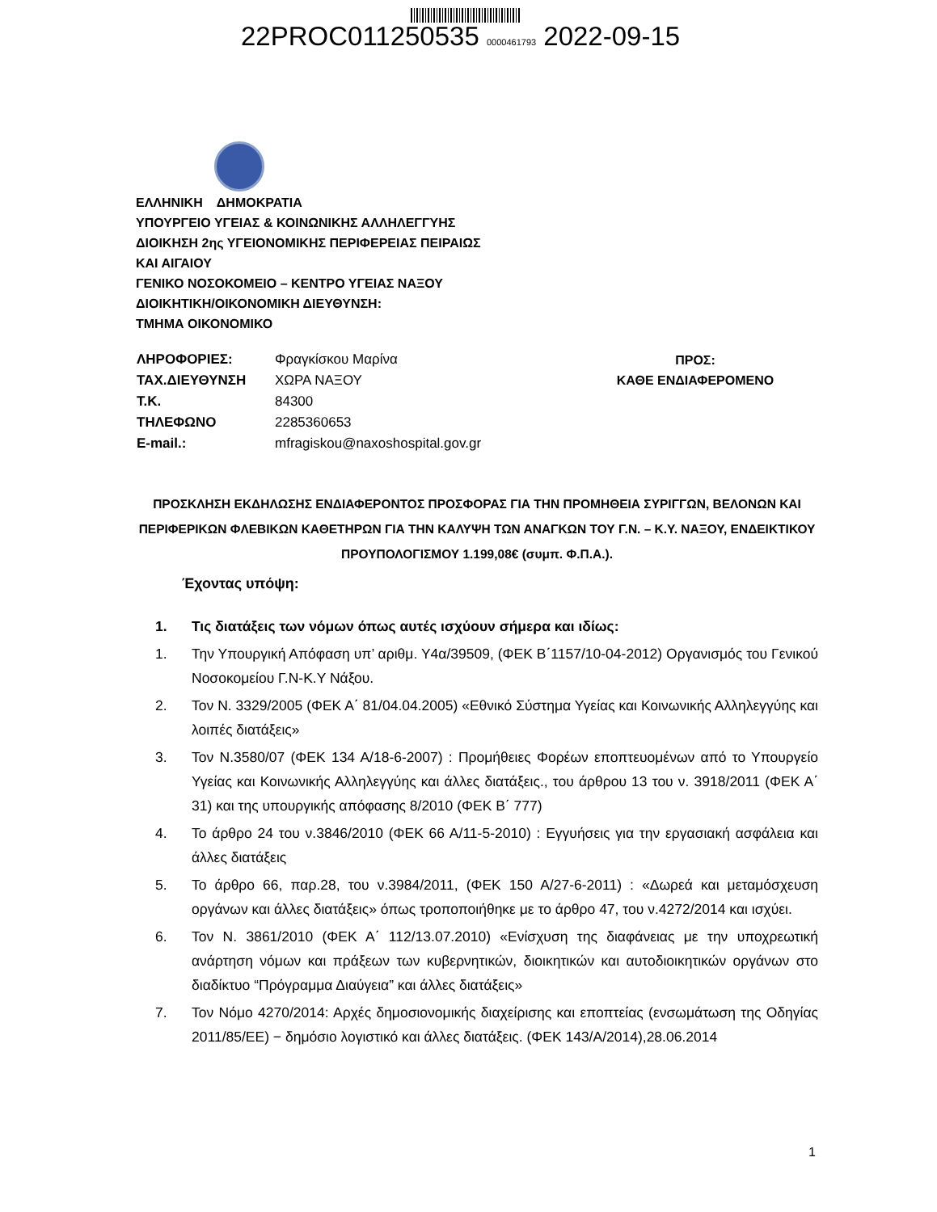22PROC011250535 0000461793 2022-09-15
ΕΛΛΗΝΙΚΗ ΔΗΜΟΚΡΑΤΙΑ
ΥΠΟΥΡΓΕΙΟ ΥΓΕΙΑΣ & ΚΟΙΝΩΝΙΚΗΣ ΑΛΛΗΛΕΓΓΥΗΣ
ΔΙΟΙΚΗΣΗ 2ης ΥΓΕΙΟΝΟΜΙΚΗΣ ΠΕΡΙΦΕΡΕΙΑΣ ΠΕΙΡΑΙΩΣ
ΚΑΙ ΑΙΓΑΙΟΥ
ΓΕΝΙΚΟ ΝΟΣΟΚΟΜΕΙΟ – ΚΕΝΤΡΟ ΥΓΕΙΑΣ ΝΑΞΟΥ
ΔΙΟΙΚΗΤΙΚΗ/ΟΙΚΟΝΟΜΙΚΗ ΔΙΕΥΘΥΝΣΗ:
ΤΜΗΜΑ ΟΙΚΟΝΟΜΙΚΟ
| ΛΗΡΟΦΟΡΙΕΣ: | Φραγκίσκου Μαρίνα |
| ΤΑΧ.ΔΙΕΥΘΥΝΣΗ | ΧΩΡΑ ΝΑΞΟΥ |
| Τ.Κ. | 84300 |
| ΤΗΛΕΦΩΝΟ | 2285360653 |
| E-mail.: | mfragiskou@naxoshospital.gov.gr |
ΠΡΟΣ:
ΚΑΘΕ ΕΝΔΙΑΦΕΡΟΜΕΝΟ
ΠΡΟΣΚΛΗΣΗ ΕΚΔΗΛΩΣΗΣ ΕΝΔΙΑΦΕΡΟΝΤΟΣ ΠΡΟΣΦΟΡΑΣ ΓΙΑ ΤΗΝ ΠΡΟΜΗΘΕΙΑ ΣΥΡΙΓΓΩΝ, ΒΕΛΟΝΩΝ ΚΑΙ ΠΕΡΙΦΕΡΙΚΩΝ ΦΛΕΒΙΚΩΝ ΚΑΘΕΤΗΡΩΝ ΓΙΑ ΤΗΝ ΚΑΛΥΨΗ ΤΩΝ ΑΝΑΓΚΩΝ ΤΟΥ Γ.Ν. – Κ.Υ. ΝΑΞΟΥ, ΕΝΔΕΙΚΤΙΚΟΥ ΠΡΟΥΠΟΛΟΓΙΣΜΟΥ 1.199,08€ (συμπ. Φ.Π.Α.).
Έχοντας υπόψη:
1. Τις διατάξεις των νόμων όπως αυτές ισχύουν σήμερα και ιδίως:
1. Την Υπουργική Απόφαση υπ’ αριθμ. Υ4α/39509, (ΦΕΚ Β΄1157/10-04-2012) Οργανισμός του Γενικού Νοσοκομείου Γ.Ν-Κ.Υ Νάξου.
2. Τον Ν. 3329/2005 (ΦΕΚ Α΄ 81/04.04.2005) «Εθνικό Σύστημα Υγείας και Κοινωνικής Αλληλεγγύης και λοιπές διατάξεις»
3. Τον Ν.3580/07 (ΦΕΚ 134 Α/18-6-2007) : Προμήθειες Φορέων εποπτευομένων από το Υπουργείο Υγείας και Κοινωνικής Αλληλεγγύης και άλλες διατάξεις., του άρθρου 13 του ν. 3918/2011 (ΦΕΚ Α΄ 31) και της υπουργικής απόφασης 8/2010 (ΦΕΚ Β΄ 777)
4. Το άρθρο 24 του ν.3846/2010 (ΦΕΚ 66 Α/11-5-2010) : Εγγυήσεις για την εργασιακή ασφάλεια και άλλες διατάξεις
5. Το άρθρο 66, παρ.28, του ν.3984/2011, (ΦΕΚ 150 Α/27-6-2011) : «Δωρεά και μεταμόσχευση οργάνων και άλλες διατάξεις» όπως τροποποιήθηκε με το άρθρο 47, του ν.4272/2014 και ισχύει.
6. Τον Ν. 3861/2010 (ΦΕΚ Α΄ 112/13.07.2010) «Ενίσχυση της διαφάνειας με την υποχρεωτική ανάρτηση νόμων και πράξεων των κυβερνητικών, διοικητικών και αυτοδιοικητικών οργάνων στο διαδίκτυο “Πρόγραμμα Διαύγεια” και άλλες διατάξεις»
7. Τον Νόμο 4270/2014: Αρχές δημοσιονομικής διαχείρισης και εποπτείας (ενσωμάτωση της Οδηγίας 2011/85/ΕΕ) − δημόσιο λογιστικό και άλλες διατάξεις. (ΦΕΚ 143/Α/2014),28.06.2014
1